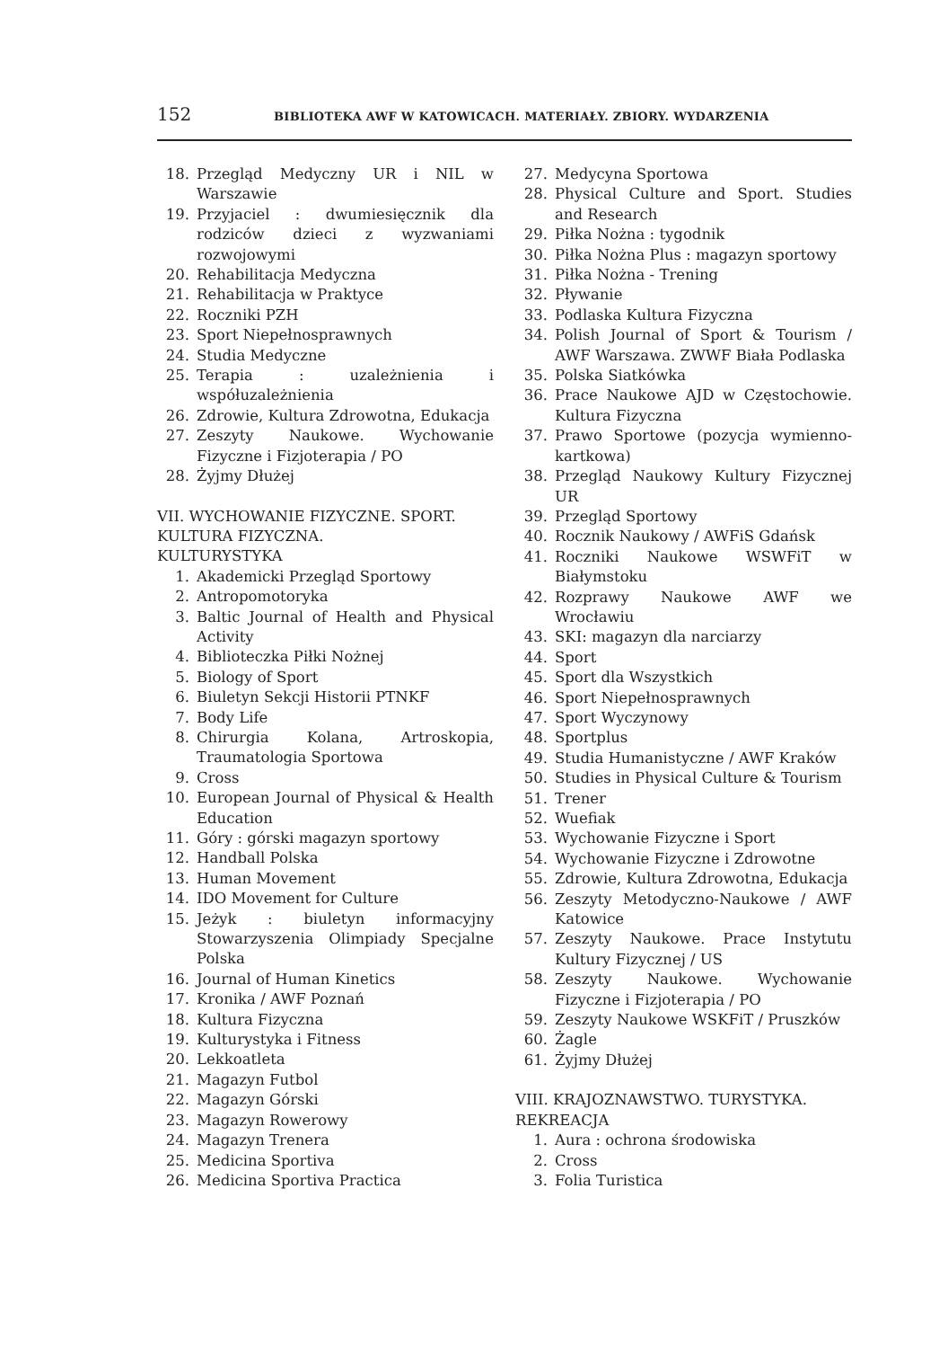152 BIBLIOTEKA AWF W KATOWICACH. MATERIAŁY. ZBIORY. WYDARZENIA
18. Przegląd Medyczny UR i NIL w Warszawie
19. Przyjaciel : dwumiesięcznik dla rodziców dzieci z wyzwaniami rozwojowymi
20. Rehabilitacja Medyczna
21. Rehabilitacja w Praktyce
22. Roczniki PZH
23. Sport Niepełnosprawnych
24. Studia Medyczne
25. Terapia : uzależnienia i współuzależnienia
26. Zdrowie, Kultura Zdrowotna, Edukacja
27. Zeszyty Naukowe. Wychowanie Fizyczne i Fizjoterapia / PO
28. Żyjmy Dłużej
VII. WYCHOWANIE FIZYCZNE. SPORT.
KULTURA FIZYCZNA.
KULTURYSTYKA
1. Akademicki Przegląd Sportowy
2. Antropomotoryka
3. Baltic Journal of Health and Physical Activity
4. Biblioteczka Piłki Nożnej
5. Biology of Sport
6. Biuletyn Sekcji Historii PTNKF
7. Body Life
8. Chirurgia Kolana, Artroskopia, Traumatologia Sportowa
9. Cross
10. European Journal of Physical & Health Education
11. Góry : górski magazyn sportowy
12. Handball Polska
13. Human Movement
14. IDO Movement for Culture
15. Jeżyk : biuletyn informacyjny Stowarzyszenia Olimpiady Specjalne Polska
16. Journal of Human Kinetics
17. Kronika / AWF Poznań
18. Kultura Fizyczna
19. Kulturystyka i Fitness
20. Lekkoatleta
21. Magazyn Futbol
22. Magazyn Górski
23. Magazyn Rowerowy
24. Magazyn Trenera
25. Medicina Sportiva
26. Medicina Sportiva Practica
27. Medycyna Sportowa
28. Physical Culture and Sport. Studies and Research
29. Piłka Nożna : tygodnik
30. Piłka Nożna Plus : magazyn sportowy
31. Piłka Nożna - Trening
32. Pływanie
33. Podlaska Kultura Fizyczna
34. Polish Journal of Sport & Tourism / AWF Warszawa. ZWWF Biała Podlaska
35. Polska Siatkówka
36. Prace Naukowe AJD w Częstochowie. Kultura Fizyczna
37. Prawo Sportowe (pozycja wymienno-kartkowa)
38. Przegląd Naukowy Kultury Fizycznej UR
39. Przegląd Sportowy
40. Rocznik Naukowy / AWFiS Gdańsk
41. Roczniki Naukowe WSWFiT w Białymstoku
42. Rozprawy Naukowe AWF we Wrocławiu
43. SKI: magazyn dla narciarzy
44. Sport
45. Sport dla Wszystkich
46. Sport Niepełnosprawnych
47. Sport Wyczynowy
48. Sportplus
49. Studia Humanistyczne / AWF Kraków
50. Studies in Physical Culture & Tourism
51. Trener
52. Wuefiak
53. Wychowanie Fizyczne i Sport
54. Wychowanie Fizyczne i Zdrowotne
55. Zdrowie, Kultura Zdrowotna, Edukacja
56. Zeszyty Metodyczno-Naukowe / AWF Katowice
57. Zeszyty Naukowe. Prace Instytutu Kultury Fizycznej / US
58. Zeszyty Naukowe. Wychowanie Fizyczne i Fizjoterapia / PO
59. Zeszyty Naukowe WSKFiT / Pruszków
60. Żagle
61. Żyjmy Dłużej
VIII. KRAJOZNAWSTWO. TURYSTYKA.
REKREACJA
1. Aura : ochrona środowiska
2. Cross
3. Folia Turistica